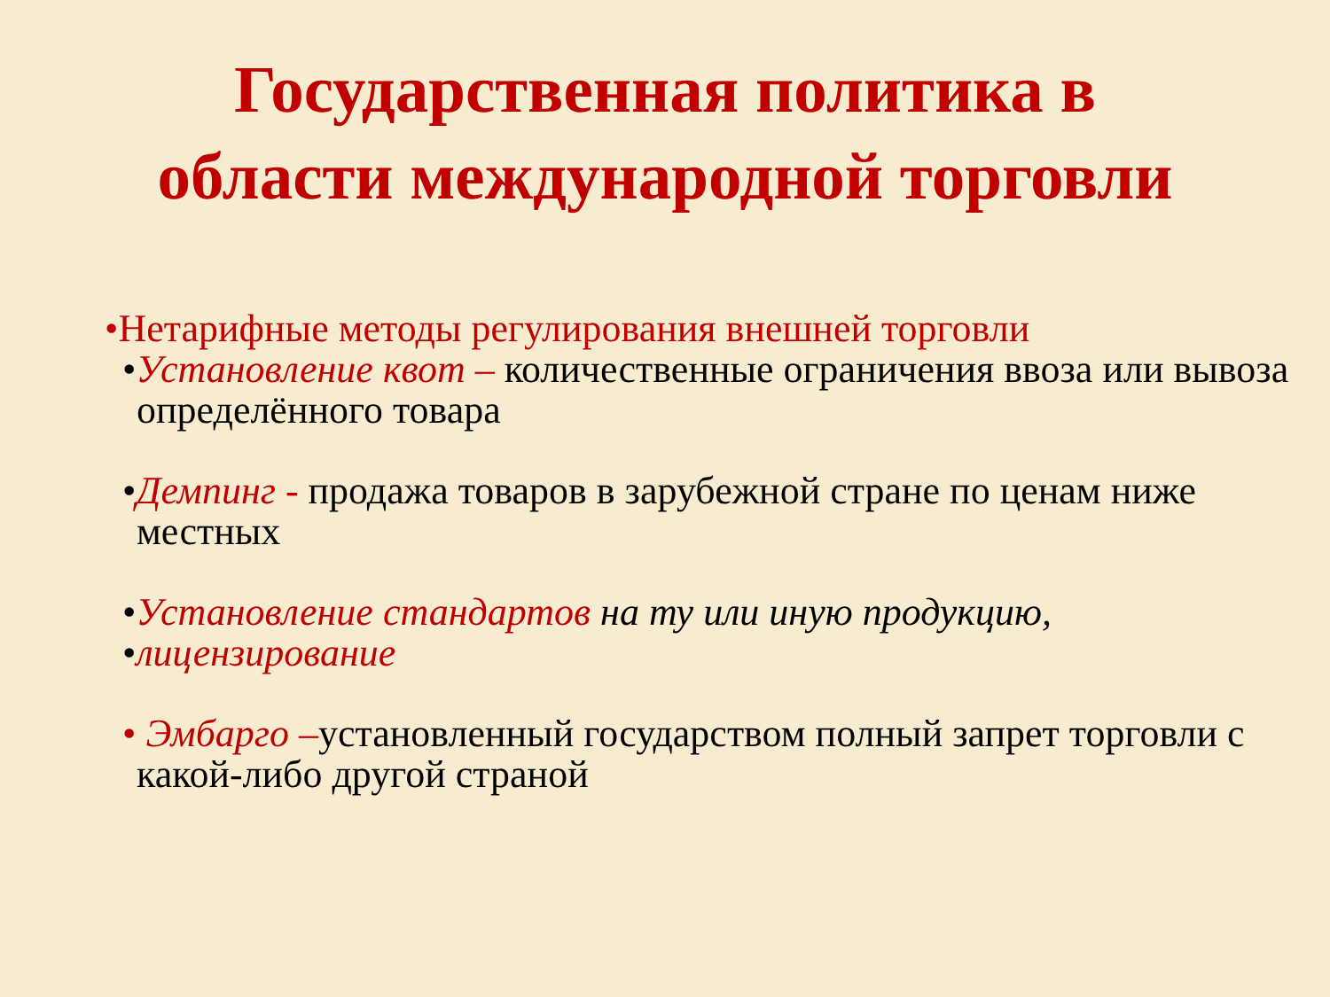Государственная политика в
области международной торговли
•Нетарифные методы регулирования внешней торговли
•Установление квот – количественные ограничения ввоза или вывоза определённого товара
•Демпинг - продажа товаров в зарубежной стране по ценам ниже местных
•Установление стандартов на ту или иную продукцию,
•лицензирование
• Эмбарго –установленный государством полный запрет торговли с какой-либо другой страной